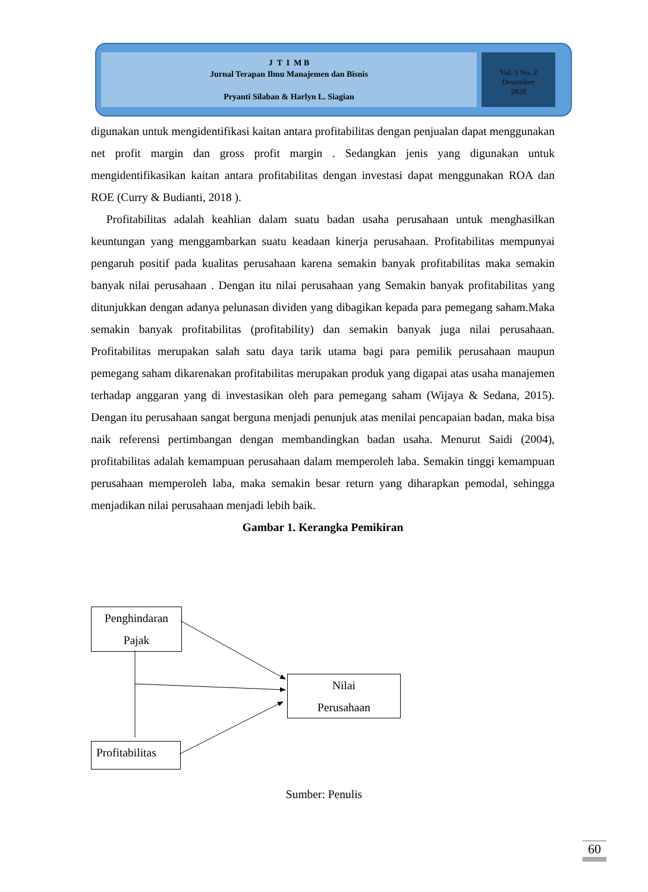J T I M B
Jurnal Terapan Ilmu Manajemen dan Bisnis
Pryanti Silaban & Harlyn L. Siagian
Vol. 3 No. 2
Desember
2020
digunakan untuk mengidentifikasi kaitan antara profitabilitas dengan penjualan dapat menggunakan net profit margin dan gross profit margin . Sedangkan jenis yang digunakan untuk mengidentifikasikan kaitan antara profitabilitas dengan investasi dapat menggunakan ROA dan ROE (Curry & Budianti, 2018 ).
Profitabilitas adalah keahlian dalam suatu badan usaha perusahaan untuk menghasilkan keuntungan yang menggambarkan suatu keadaan kinerja perusahaan. Profitabilitas mempunyai pengaruh positif pada kualitas perusahaan karena semakin banyak profitabilitas maka semakin banyak nilai perusahaan . Dengan itu nilai perusahaan yang Semakin banyak profitabilitas yang ditunjukkan dengan adanya pelunasan dividen yang dibagikan kepada para pemegang saham.Maka semakin banyak profitabilitas (profitability) dan semakin banyak juga nilai perusahaan. Profitabilitas merupakan salah satu daya tarik utama bagi para pemilik perusahaan maupun pemegang saham dikarenakan profitabilitas merupakan produk yang digapai atas usaha manajemen terhadap anggaran yang di investasikan oleh para pemegang saham (Wijaya & Sedana, 2015). Dengan itu perusahaan sangat berguna menjadi penunjuk atas menilai pencapaian badan, maka bisa naik referensi pertimbangan dengan membandingkan badan usaha. Menurut Saidi (2004), profitabilitas adalah kemampuan perusahaan dalam memperoleh laba. Semakin tinggi kemampuan perusahaan memperoleh laba, maka semakin besar return yang diharapkan pemodal, sehingga menjadikan nilai perusahaan menjadi lebih baik.
Gambar 1. Kerangka Pemikiran
Penghindaran
Pajak
Nilai
Perusahaan
Profitabilitas
Sumber: Penulis
60